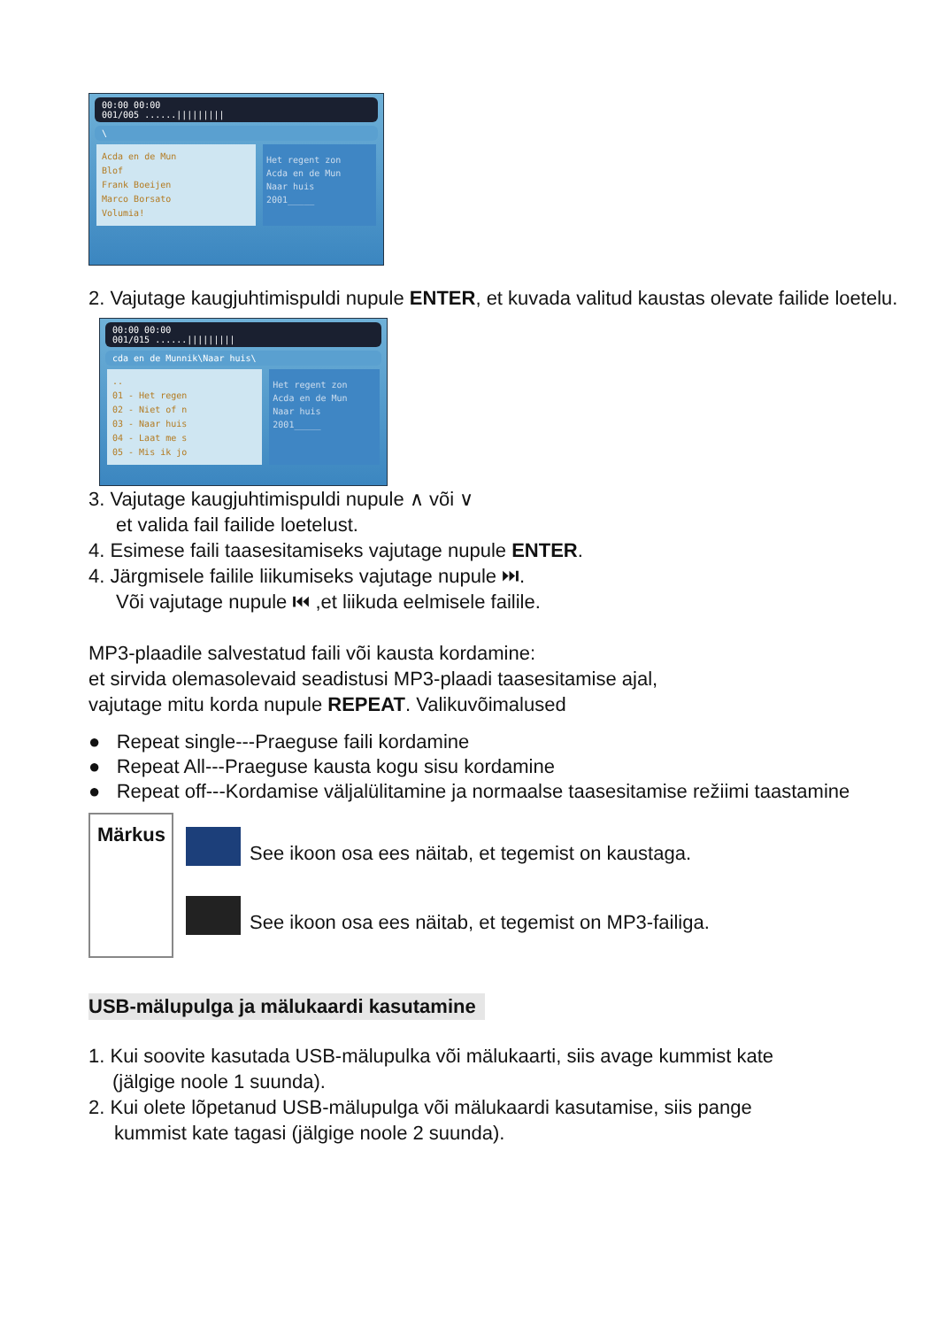00:00 00:00
001/005 ......|||||||||
\
Acda en de Mun
Blof
Frank Boeijen
Marco Borsato
Volumia!
Het regent zon
Acda en de Mun
Naar huis
2001_____
2. Vajutage kaugjuhtimispuldi nupule ENTER, et kuvada valitud kaustas olevate failide loetelu.
00:00 00:00
001/015 ......|||||||||
cda en de Munnik\Naar huis\
..
01 - Het regen
02 - Niet of n
03 - Naar huis
04 - Laat me s
05 - Mis ik jo
Het regent zon
Acda en de Mun
Naar huis
2001_____
3. Vajutage kaugjuhtimispuldi nupule ∧ või ∨
et valida fail failide loetelust.
4. Esimese faili taasesitamiseks vajutage nupule ENTER.
4. Järgmisele failile liikumiseks vajutage nupule ⏭.
Või vajutage nupule ⏮ ,et liikuda eelmisele failile.
MP3-plaadile salvestatud faili või kausta kordamine:
et sirvida olemasolevaid seadistusi MP3-plaadi taasesitamise ajal,
vajutage mitu korda nupule REPEAT. Valikuvõimalused
● Repeat single---Praeguse faili kordamine
● Repeat All---Praeguse kausta kogu sisu kordamine
● Repeat off---Kordamise väljalülitamine ja normaalse taasesitamise režiimi taastamine
Märkus
See ikoon osa ees näitab, et tegemist on kaustaga.
See ikoon osa ees näitab, et tegemist on MP3-failiga.
USB-mälupulga ja mälukaardi kasutamine
1. Kui soovite kasutada USB-mälupulka või mälukaarti, siis avage kummist kate
(jälgige noole 1 suunda).
2. Kui olete lõpetanud USB-mälupulga või mälukaardi kasutamise, siis pange
kummist kate tagasi (jälgige noole 2 suunda).